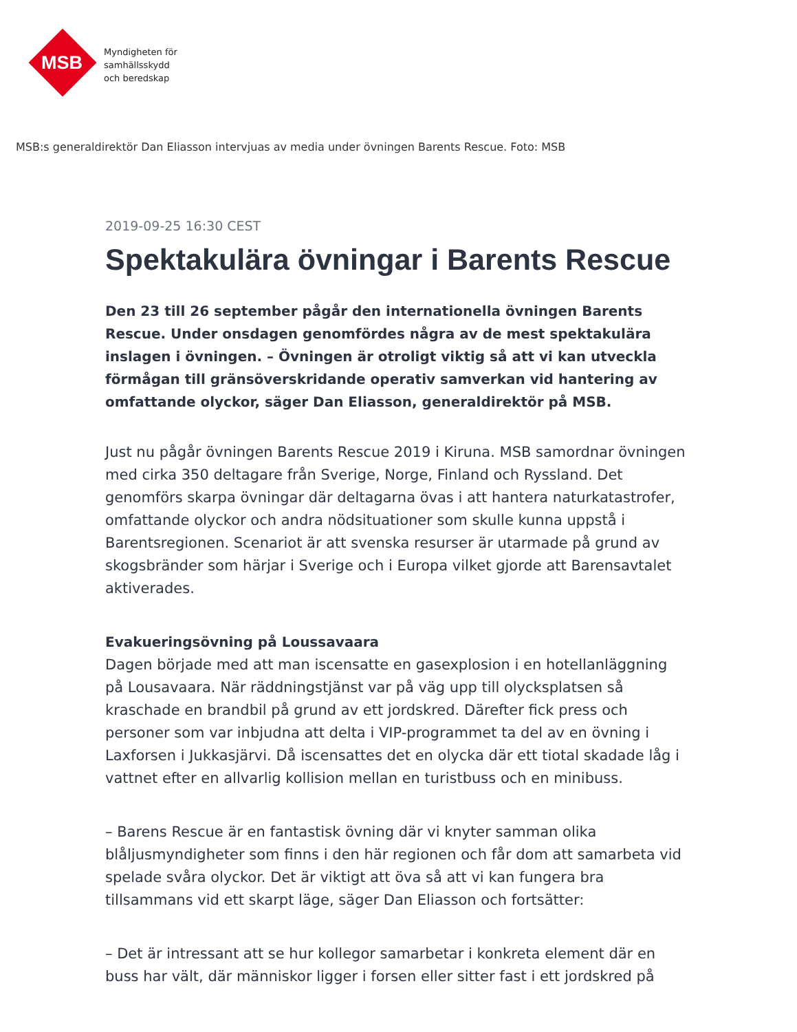MSB
Myndigheten för
samhällsskydd
och beredskap
MSB:s generaldirektör Dan Eliasson intervjuas av media under övningen Barents Rescue. Foto: MSB
2019-09-25 16:30 CEST
Spektakulära övningar i Barents Rescue
Den 23 till 26 september pågår den internationella övningen Barents Rescue. Under onsdagen genomfördes några av de mest spektakulära inslagen i övningen. – Övningen är otroligt viktig så att vi kan utveckla förmågan till gränsöverskridande operativ samverkan vid hantering av omfattande olyckor, säger Dan Eliasson, generaldirektör på MSB.
Just nu pågår övningen Barents Rescue 2019 i Kiruna. MSB samordnar övningen med cirka 350 deltagare från Sverige, Norge, Finland och Ryssland. Det genomförs skarpa övningar där deltagarna övas i att hantera naturkatastrofer, omfattande olyckor och andra nödsituationer som skulle kunna uppstå i Barentsregionen. Scenariot är att svenska resurser är utarmade på grund av skogsbränder som härjar i Sverige och i Europa vilket gjorde att Barensavtalet aktiverades.
Evakueringsövning på Loussavaara
Dagen började med att man iscensatte en gasexplosion i en hotellanläggning på Lousavaara. När räddningstjänst var på väg upp till olycksplatsen så kraschade en brandbil på grund av ett jordskred. Därefter fick press och personer som var inbjudna att delta i VIP-programmet ta del av en övning i Laxforsen i Jukkasjärvi. Då iscensattes det en olycka där ett tiotal skadade låg i vattnet efter en allvarlig kollision mellan en turistbuss och en minibuss.
– Barens Rescue är en fantastisk övning där vi knyter samman olika blåljusmyndigheter som finns i den här regionen och får dom att samarbeta vid spelade svåra olyckor. Det är viktigt att öva så att vi kan fungera bra tillsammans vid ett skarpt läge, säger Dan Eliasson och fortsätter:
– Det är intressant att se hur kollegor samarbetar i konkreta element där en buss har vält, där människor ligger i forsen eller sitter fast i ett jordskred på